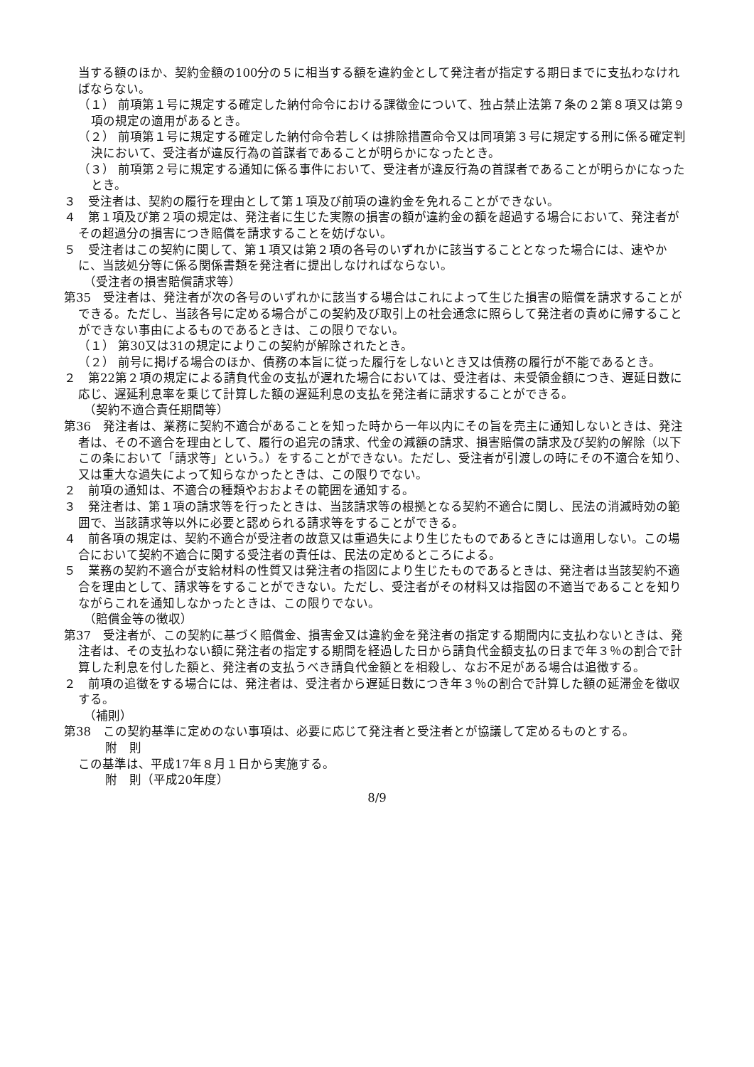当する額のほか、契約金額の100分の５に相当する額を違約金として発注者が指定する期日までに支払わなければならない。
（１） 前項第１号に規定する確定した納付命令における課徴金について、独占禁止法第７条の２第８項又は第９項の規定の適用があるとき。
（２） 前項第１号に規定する確定した納付命令若しくは排除措置命令又は同項第３号に規定する刑に係る確定判決において、受注者が違反行為の首謀者であることが明らかになったとき。
（３） 前項第２号に規定する通知に係る事件において、受注者が違反行為の首謀者であることが明らかになったとき。
３　受注者は、契約の履行を理由として第１項及び前項の違約金を免れることができない。
４　第１項及び第２項の規定は、発注者に生じた実際の損害の額が違約金の額を超過する場合において、発注者がその超過分の損害につき賠償を請求することを妨げない。
５　受注者はこの契約に関して、第１項又は第２項の各号のいずれかに該当することとなった場合には、速やかに、当該処分等に係る関係書類を発注者に提出しなければならない。
（受注者の損害賠償請求等）
第35　受注者は、発注者が次の各号のいずれかに該当する場合はこれによって生じた損害の賠償を請求することができる。ただし、当該各号に定める場合がこの契約及び取引上の社会通念に照らして発注者の責めに帰することができない事由によるものであるときは、この限りでない。
（１） 第30又は31の規定によりこの契約が解除されたとき。
（２） 前号に掲げる場合のほか、債務の本旨に従った履行をしないとき又は債務の履行が不能であるとき。
２　第22第２項の規定による請負代金の支払が遅れた場合においては、受注者は、未受領金額につき、遅延日数に応じ、遅延利息率を乗じて計算した額の遅延利息の支払を発注者に請求することができる。
（契約不適合責任期間等）
第36　発注者は、業務に契約不適合があることを知った時から一年以内にその旨を売主に通知しないときは、発注者は、その不適合を理由として、履行の追完の請求、代金の減額の請求、損害賠償の請求及び契約の解除（以下この条において「請求等」という。）をすることができない。ただし、受注者が引渡しの時にその不適合を知り、又は重大な過失によって知らなかったときは、この限りでない。
２　前項の通知は、不適合の種類やおおよその範囲を通知する。
３　発注者は、第１項の請求等を行ったときは、当該請求等の根拠となる契約不適合に関し、民法の消滅時効の範囲で、当該請求等以外に必要と認められる請求等をすることができる。
４　前各項の規定は、契約不適合が受注者の故意又は重過失により生じたものであるときには適用しない。この場合において契約不適合に関する受注者の責任は、民法の定めるところによる。
５　業務の契約不適合が支給材料の性質又は発注者の指図により生じたものであるときは、発注者は当該契約不適合を理由として、請求等をすることができない。ただし、受注者がその材料又は指図の不適当であることを知りながらこれを通知しなかったときは、この限りでない。
（賠償金等の徴収）
第37　受注者が、この契約に基づく賠償金、損害金又は違約金を発注者の指定する期間内に支払わないときは、発注者は、その支払わない額に発注者の指定する期間を経過した日から請負代金額支払の日まで年３％の割合で計算した利息を付した額と、発注者の支払うべき請負代金額とを相殺し、なお不足がある場合は追徴する。
２　前項の追徴をする場合には、発注者は、受注者から遅延日数につき年３％の割合で計算した額の延滞金を徴収する。
（補則）
第38　この契約基準に定めのない事項は、必要に応じて発注者と受注者とが協議して定めるものとする。
附　則
この基準は、平成17年８月１日から実施する。
附　則（平成20年度）
8/9